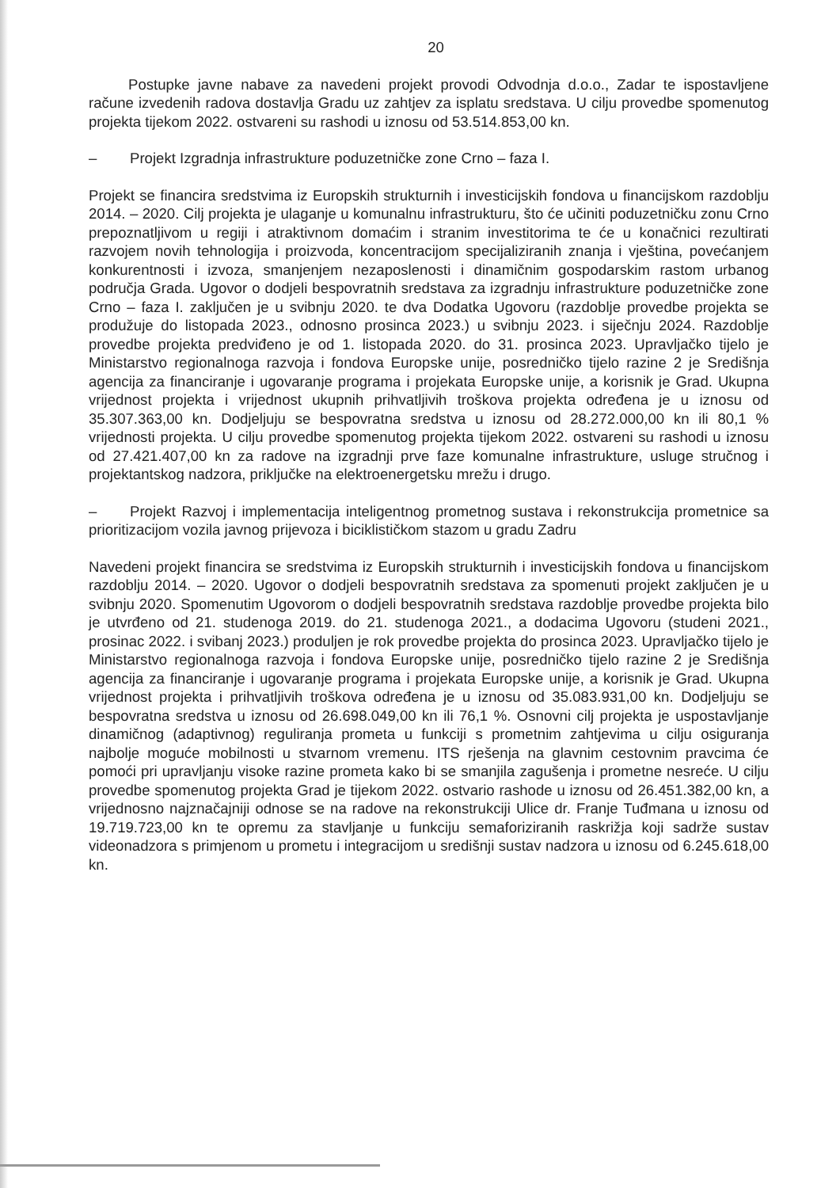20
Postupke javne nabave za navedeni projekt provodi Odvodnja d.o.o., Zadar te ispostavljene račune izvedenih radova dostavlja Gradu uz zahtjev za isplatu sredstava. U cilju provedbe spomenutog projekta tijekom 2022. ostvareni su rashodi u iznosu od 53.514.853,00 kn.
– Projekt Izgradnja infrastrukture poduzetničke zone Crno – faza I.
Projekt se financira sredstvima iz Europskih strukturnih i investicijskih fondova u financijskom razdoblju 2014. – 2020. Cilj projekta je ulaganje u komunalnu infrastrukturu, što će učiniti poduzetničku zonu Crno prepoznatljivom u regiji i atraktivnom domaćim i stranim investitorima te će u konačnici rezultirati razvojem novih tehnologija i proizvoda, koncentracijom specijaliziranih znanja i vještina, povećanjem konkurentnosti i izvoza, smanjenjem nezaposlenosti i dinamičnim gospodarskim rastom urbanog područja Grada. Ugovor o dodjeli bespovratnih sredstava za izgradnju infrastrukture poduzetničke zone Crno – faza I. zaključen je u svibnju 2020. te dva Dodatka Ugovoru (razdoblje provedbe projekta se produžuje do listopada 2023., odnosno prosinca 2023.) u svibnju 2023. i siječnju 2024. Razdoblje provedbe projekta predviđeno je od 1. listopada 2020. do 31. prosinca 2023. Upravljačko tijelo je Ministarstvo regionalnoga razvoja i fondova Europske unije, posredničko tijelo razine 2 je Središnja agencija za financiranje i ugovaranje programa i projekata Europske unije, a korisnik je Grad. Ukupna vrijednost projekta i vrijednost ukupnih prihvatljivih troškova projekta određena je u iznosu od 35.307.363,00 kn. Dodjeljuju se bespovratna sredstva u iznosu od 28.272.000,00 kn ili 80,1 % vrijednosti projekta. U cilju provedbe spomenutog projekta tijekom 2022. ostvareni su rashodi u iznosu od 27.421.407,00 kn za radove na izgradnji prve faze komunalne infrastrukture, usluge stručnog i projektantskog nadzora, priključke na elektroenergetsku mrežu i drugo.
– Projekt Razvoj i implementacija inteligentnog prometnog sustava i rekonstrukcija prometnice sa prioritizacijom vozila javnog prijevoza i biciklističkom stazom u gradu Zadru
Navedeni projekt financira se sredstvima iz Europskih strukturnih i investicijskih fondova u financijskom razdoblju 2014. – 2020. Ugovor o dodjeli bespovratnih sredstava za spomenuti projekt zaključen je u svibnju 2020. Spomenutim Ugovorom o dodjeli bespovratnih sredstava razdoblje provedbe projekta bilo je utvrđeno od 21. studenoga 2019. do 21. studenoga 2021., a dodacima Ugovoru (studeni 2021., prosinac 2022. i svibanj 2023.) produljen je rok provedbe projekta do prosinca 2023. Upravljačko tijelo je Ministarstvo regionalnoga razvoja i fondova Europske unije, posredničko tijelo razine 2 je Središnja agencija za financiranje i ugovaranje programa i projekata Europske unije, a korisnik je Grad. Ukupna vrijednost projekta i prihvatljivih troškova određena je u iznosu od 35.083.931,00 kn. Dodjeljuju se bespovratna sredstva u iznosu od 26.698.049,00 kn ili 76,1 %. Osnovni cilj projekta je uspostavljanje dinamičnog (adaptivnog) reguliranja prometa u funkciji s prometnim zahtjevima u cilju osiguranja najbolje moguće mobilnosti u stvarnom vremenu. ITS rješenja na glavnim cestovnim pravcima će pomoći pri upravljanju visoke razine prometa kako bi se smanjila zagušenja i prometne nesreće. U cilju provedbe spomenutog projekta Grad je tijekom 2022. ostvario rashode u iznosu od 26.451.382,00 kn, a vrijednosno najznačajniji odnose se na radove na rekonstrukciji Ulice dr. Franje Tuđmana u iznosu od 19.719.723,00 kn te opremu za stavljanje u funkciju semaforiziranih raskrižja koji sadrže sustav videonadzora s primjenom u prometu i integracijom u središnji sustav nadzora u iznosu od 6.245.618,00 kn.